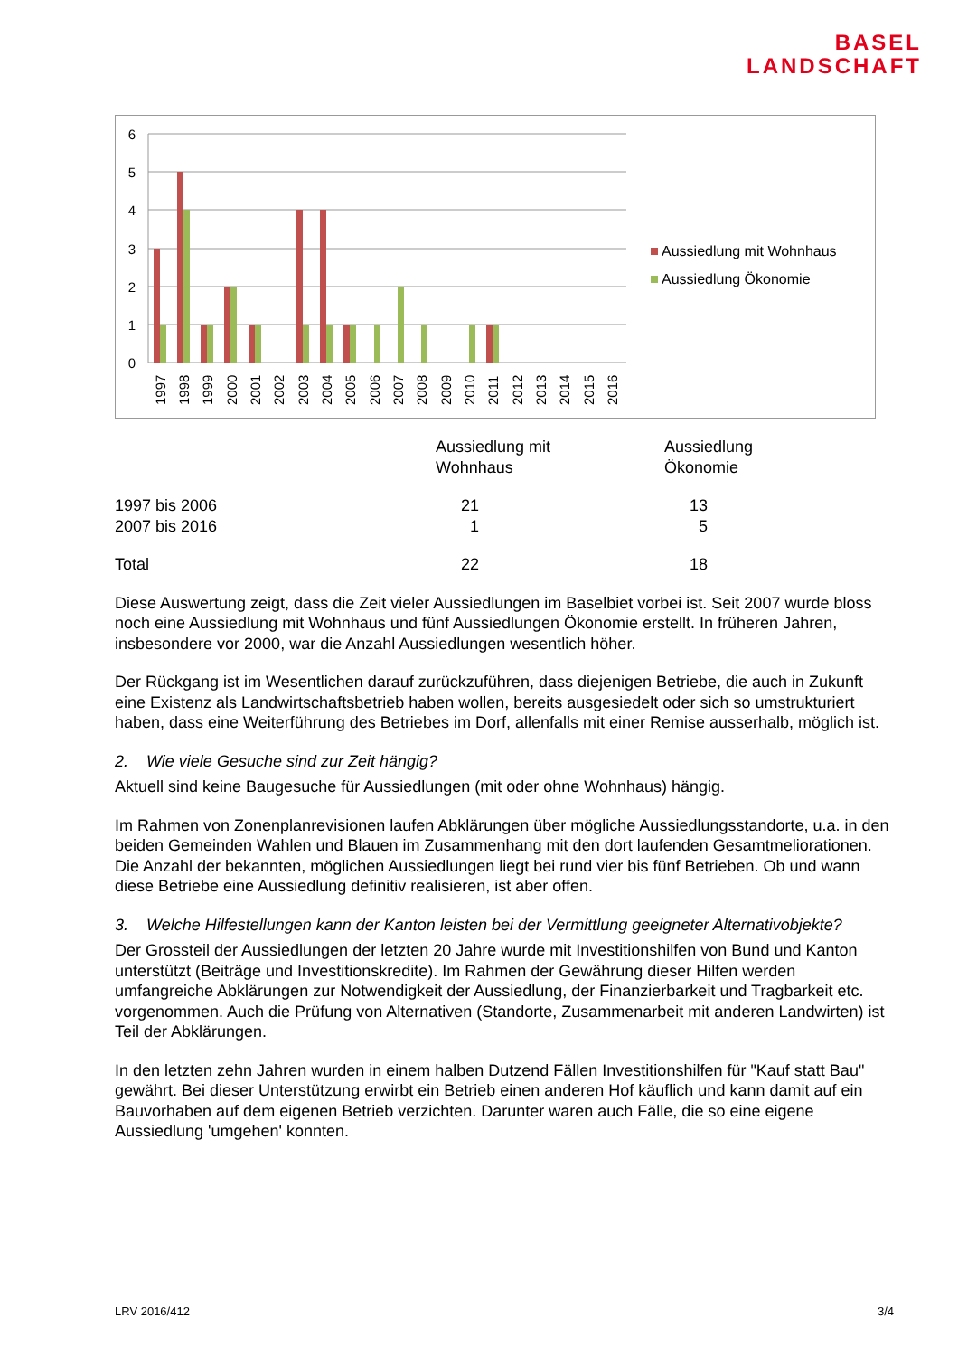BASEL
LANDSCHAFT
6
5
4
3
2
1
0
1997
1998
1999
2000
2001
2002
2003
2004
2005
2006
2007
2008
2009
2010
2011
2012
2013
2014
2015
2016
Aussiedlung mit Wohnhaus
Aussiedlung Ökonomie
| | Aussiedlung mit Wohnhaus | Aussiedlung Ökonomie |
| 1997 bis 2006 2007 bis 2016 | 21 1 | 13 5 |
| Total | 22 | 18 |
Diese Auswertung zeigt, dass die Zeit vieler Aussiedlungen im Baselbiet vorbei ist. Seit 2007 wurde bloss noch eine Aussiedlung mit Wohnhaus und fünf Aussiedlungen Ökonomie erstellt. In früheren Jahren, insbesondere vor 2000, war die Anzahl Aussiedlungen wesentlich höher.
Der Rückgang ist im Wesentlichen darauf zurückzuführen, dass diejenigen Betriebe, die auch in Zukunft eine Existenz als Landwirtschaftsbetrieb haben wollen, bereits ausgesiedelt oder sich so umstrukturiert haben, dass eine Weiterführung des Betriebes im Dorf, allenfalls mit einer Remise ausserhalb, möglich ist.
2. Wie viele Gesuche sind zur Zeit hängig?
Aktuell sind keine Baugesuche für Aussiedlungen (mit oder ohne Wohnhaus) hängig.
Im Rahmen von Zonenplanrevisionen laufen Abklärungen über mögliche Aussiedlungsstandorte, u.a. in den beiden Gemeinden Wahlen und Blauen im Zusammenhang mit den dort laufenden Gesamtmeliorationen. Die Anzahl der bekannten, möglichen Aussiedlungen liegt bei rund vier bis fünf Betrieben. Ob und wann diese Betriebe eine Aussiedlung definitiv realisieren, ist aber offen.
3. Welche Hilfestellungen kann der Kanton leisten bei der Vermittlung geeigneter Alternativobjekte?
Der Grossteil der Aussiedlungen der letzten 20 Jahre wurde mit Investitionshilfen von Bund und Kanton unterstützt (Beiträge und Investitionskredite). Im Rahmen der Gewährung dieser Hilfen werden umfangreiche Abklärungen zur Notwendigkeit der Aussiedlung, der Finanzierbarkeit und Tragbarkeit etc. vorgenommen. Auch die Prüfung von Alternativen (Standorte, Zusammenarbeit mit anderen Landwirten) ist Teil der Abklärungen.
In den letzten zehn Jahren wurden in einem halben Dutzend Fällen Investitionshilfen für "Kauf statt Bau" gewährt. Bei dieser Unterstützung erwirbt ein Betrieb einen anderen Hof käuflich und kann damit auf ein Bauvorhaben auf dem eigenen Betrieb verzichten. Darunter waren auch Fälle, die so eine eigene Aussiedlung 'umgehen' konnten.
LRV 2016/412 3/4